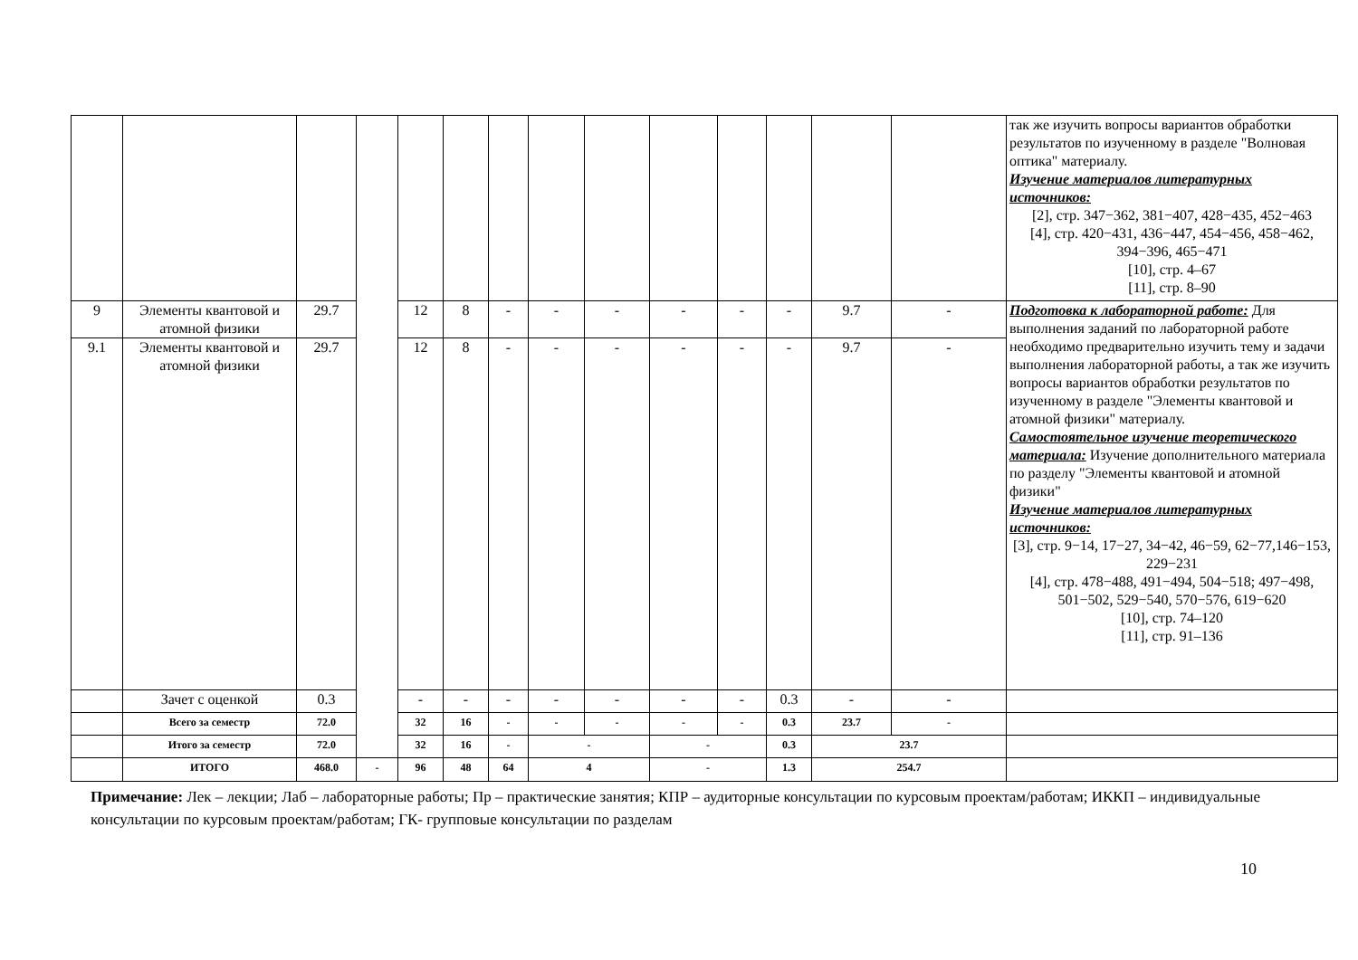| | | | | | | | | | | | | | | так же изучить вопросы вариантов обработки результатов по изученному в разделе "Волновая оптика" материалу. Изучение материалов литературных источников: [2], стр. 347−362, 381−407, 428−435, 452−463 [4], стр. 420−431, 436−447, 454−456, 458−462, 394−396, 465−471 [10], стр. 4–67 [11], стр. 8–90 |
| 9 | Элементы квантовой и атомной физики | 29.7 | | 12 | 8 | - | - | - | - | - | - | 9.7 | - | Подготовка к лабораторной работе: Для выполнения заданий по лабораторной работе необходимо предварительно изучить тему и задачи выполнения лабораторной работы, а так же изучить вопросы вариантов обработки результатов по изученному в разделе "Элементы квантовой и атомной физики" материалу. Самостоятельное изучение теоретического материала: Изучение дополнительного материала по разделу "Элементы квантовой и атомной физики" Изучение материалов литературных источников: [3], стр. 9−14, 17−27, 34−42, 46−59, 62−77,146−153, 229−231 [4], стр. 478−488, 491−494, 504−518; 497−498, 501−502, 529−540, 570−576, 619−620 [10], стр. 74–120 [11], стр. 91–136 |
| 9.1 | Элементы квантовой и атомной физики | 29.7 | | 12 | 8 | - | - | - | - | - | - | 9.7 | - | |
| | Зачет с оценкой | 0.3 | | - | - | - | - | - | - | - | 0.3 | - | - | |
| | Всего за семестр | 72.0 | | 32 | 16 | - | - | - | - | - | 0.3 | 23.7 | - | |
| | Итого за семестр | 72.0 | | 32 | 16 | - | - | | - | | 0.3 | 23.7 | | |
| | ИТОГО | 468.0 | - | 96 | 48 | 64 | 4 | | - | | 1.3 | 254.7 | | |
Примечание: Лек – лекции; Лаб – лабораторные работы; Пр – практические занятия; КПР – аудиторные консультации по курсовым проектам/работам; ИККП – индивидуальные консультации по курсовым проектам/работам; ГК- групповые консультации по разделам
10